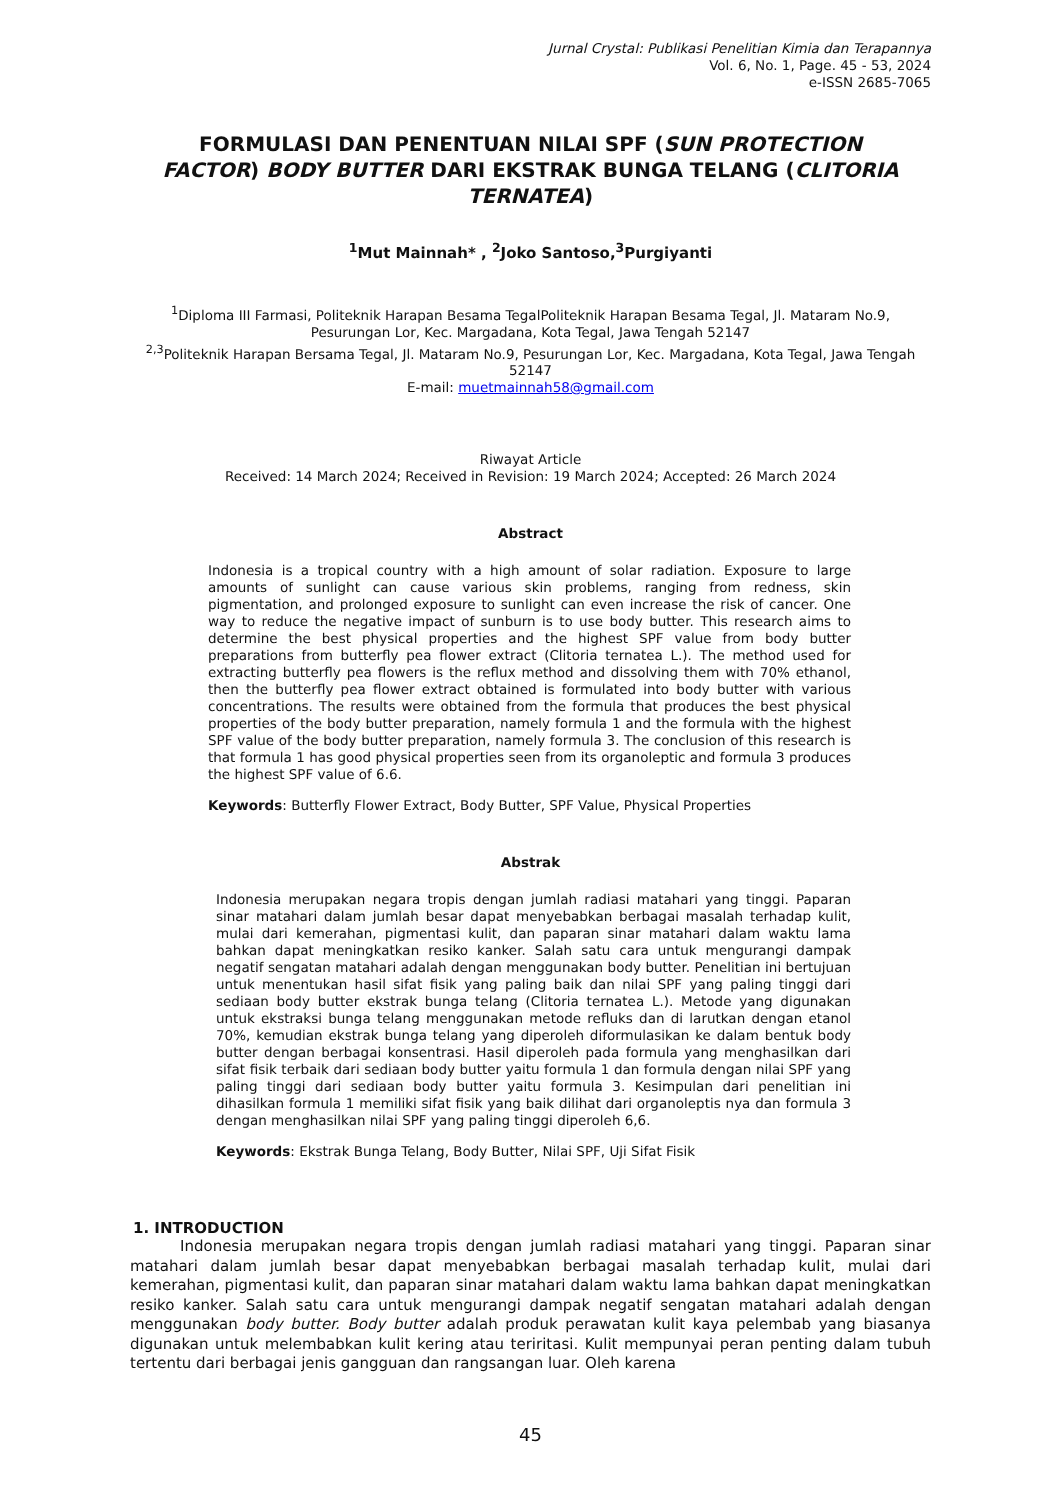Jurnal Crystal: Publikasi Penelitian Kimia dan Terapannya
Vol. 6, No. 1, Page. 45 - 53, 2024
e-ISSN 2685-7065
FORMULASI DAN PENENTUAN NILAI SPF (SUN PROTECTION FACTOR) BODY BUTTER DARI EKSTRAK BUNGA TELANG (CLITORIA TERNATEA)
<sup>1</sup> Mut Mainnah* , <sup>2</sup>Joko Santoso,<sup>3</sup>Purgiyanti
<sup>1</sup> Diploma III Farmasi, Politeknik Harapan Besama TegalPoliteknik Harapan Besama Tegal, Jl. Mataram No.9, Pesurungan Lor, Kec. Margadana, Kota Tegal, Jawa Tengah 52147
<sup>2,3</sup>Politeknik Harapan Bersama Tegal, Jl. Mataram No.9, Pesurungan Lor, Kec. Margadana, Kota Tegal, Jawa Tengah 52147
E-mail: muetmainnah58@gmail.com
Riwayat Article
Received: 14 March 2024; Received in Revision: 19 March 2024; Accepted: 26 March 2024
Abstract
Indonesia is a tropical country with a high amount of solar radiation. Exposure to large amounts of sunlight can cause various skin problems, ranging from redness, skin pigmentation, and prolonged exposure to sunlight can even increase the risk of cancer. One way to reduce the negative impact of sunburn is to use body butter. This research aims to determine the best physical properties and the highest SPF value from body butter preparations from butterfly pea flower extract (Clitoria ternatea L.). The method used for extracting butterfly pea flowers is the reflux method and dissolving them with 70% ethanol, then the butterfly pea flower extract obtained is formulated into body butter with various concentrations. The results were obtained from the formula that produces the best physical properties of the body butter preparation, namely formula 1 and the formula with the highest SPF value of the body butter preparation, namely formula 3. The conclusion of this research is that formula 1 has good physical properties seen from its organoleptic and formula 3 produces the highest SPF value of 6.6.
Keywords: Butterfly Flower Extract, Body Butter, SPF Value, Physical Properties
Abstrak
Indonesia merupakan negara tropis dengan jumlah radiasi matahari yang tinggi. Paparan sinar matahari dalam jumlah besar dapat menyebabkan berbagai masalah terhadap kulit, mulai dari kemerahan, pigmentasi kulit, dan paparan sinar matahari dalam waktu lama bahkan dapat meningkatkan resiko kanker. Salah satu cara untuk mengurangi dampak negatif sengatan matahari adalah dengan menggunakan body butter. Penelitian ini bertujuan untuk menentukan hasil sifat fisik yang paling baik dan nilai SPF yang paling tinggi dari sediaan body butter ekstrak bunga telang (Clitoria ternatea L.). Metode yang digunakan untuk ekstraksi bunga telang menggunakan metode refluks dan di larutkan dengan etanol 70%, kemudian ekstrak bunga telang yang diperoleh diformulasikan ke dalam bentuk body butter dengan berbagai konsentrasi. Hasil diperoleh pada formula yang menghasilkan dari sifat fisik terbaik dari sediaan body butter yaitu formula 1 dan formula dengan nilai SPF yang paling tinggi dari sediaan body butter yaitu formula 3. Kesimpulan dari penelitian ini dihasilkan formula 1 memiliki sifat fisik yang baik dilihat dari organoleptis nya dan formula 3 dengan menghasilkan nilai SPF yang paling tinggi diperoleh 6,6.
Keywords: Ekstrak Bunga Telang, Body Butter, Nilai SPF, Uji Sifat Fisik
1. INTRODUCTION
Indonesia merupakan negara tropis dengan jumlah radiasi matahari yang tinggi. Paparan sinar matahari dalam jumlah besar dapat menyebabkan berbagai masalah terhadap kulit, mulai dari kemerahan, pigmentasi kulit, dan paparan sinar matahari dalam waktu lama bahkan dapat meningkatkan resiko kanker. Salah satu cara untuk mengurangi dampak negatif sengatan matahari adalah dengan menggunakan body butter. Body butter adalah produk perawatan kulit kaya pelembab yang biasanya digunakan untuk melembabkan kulit kering atau teriritasi. Kulit mempunyai peran penting dalam tubuh tertentu dari berbagai jenis gangguan dan rangsangan luar. Oleh karena
45